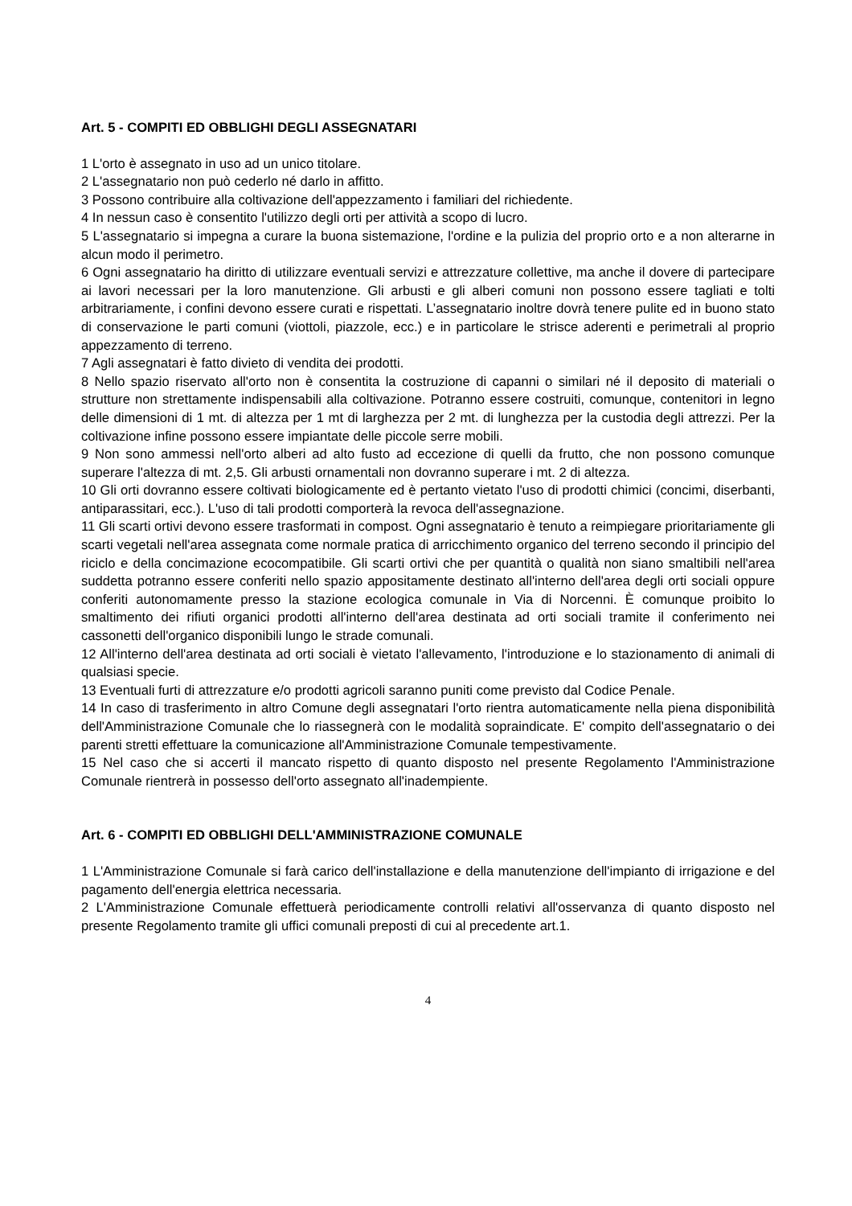Art. 5 - COMPITI ED OBBLIGHI DEGLI ASSEGNATARI
1 L'orto è assegnato in uso ad un unico titolare.
2 L'assegnatario non può cederlo né darlo in affitto.
3 Possono contribuire alla coltivazione dell'appezzamento i familiari del richiedente.
4 In nessun caso è consentito l'utilizzo degli orti per attività a scopo di lucro.
5 L'assegnatario si impegna a curare la buona sistemazione, l'ordine e la pulizia del proprio orto e a non alterarne in alcun modo il perimetro.
6 Ogni assegnatario ha diritto di utilizzare eventuali servizi e attrezzature collettive, ma anche il dovere di partecipare ai lavori necessari per la loro manutenzione. Gli arbusti e gli alberi comuni non possono essere tagliati e tolti arbitrariamente, i confini devono essere curati e rispettati. L’assegnatario inoltre dovrà tenere pulite ed in buono stato di conservazione le parti comuni (viottoli, piazzole, ecc.) e in particolare le strisce aderenti e perimetrali al proprio appezzamento di terreno.
7 Agli assegnatari è fatto divieto di vendita dei prodotti.
8 Nello spazio riservato all'orto non è consentita la costruzione di capanni o similari né il deposito di materiali o strutture non strettamente indispensabili alla coltivazione. Potranno essere costruiti, comunque, contenitori in legno delle dimensioni di 1 mt. di altezza per 1 mt di larghezza per 2 mt. di lunghezza per la custodia degli attrezzi. Per la coltivazione infine possono essere impiantate delle piccole serre mobili.
9 Non sono ammessi nell'orto alberi ad alto fusto ad eccezione di quelli da frutto, che non possono comunque superare l'altezza di mt. 2,5. Gli arbusti ornamentali non dovranno superare i mt. 2 di altezza.
10 Gli orti dovranno essere coltivati biologicamente ed è pertanto vietato l'uso di prodotti chimici (concimi, diserbanti, antiparassitari, ecc.). L'uso di tali prodotti comporterà la revoca dell'assegnazione.
11 Gli scarti ortivi devono essere trasformati in compost. Ogni assegnatario è tenuto a reimpiegare prioritariamente gli scarti vegetali nell'area assegnata come normale pratica di arricchimento organico del terreno secondo il principio del riciclo e della concimazione ecocompatibile. Gli scarti ortivi che per quantità o qualità non siano smaltibili nell'area suddetta potranno essere conferiti nello spazio appositamente destinato all'interno dell'area degli orti sociali oppure conferiti autonomamente presso la stazione ecologica comunale in Via di Norcenni. È comunque proibito lo smaltimento dei rifiuti organici prodotti all'interno dell'area destinata ad orti sociali tramite il conferimento nei cassonetti dell'organico disponibili lungo le strade comunali.
12 All'interno dell'area destinata ad orti sociali è vietato l'allevamento, l'introduzione e lo stazionamento di animali di qualsiasi specie.
13 Eventuali furti di attrezzature e/o prodotti agricoli saranno puniti come previsto dal Codice Penale.
14 In caso di trasferimento in altro Comune degli assegnatari l'orto rientra automaticamente nella piena disponibilità dell'Amministrazione Comunale che lo riassegnerà con le modalità sopraindicate. E' compito dell'assegnatario o dei parenti stretti effettuare la comunicazione all'Amministrazione Comunale tempestivamente.
15 Nel caso che si accerti il mancato rispetto di quanto disposto nel presente Regolamento l'Amministrazione Comunale rientrerà in possesso dell'orto assegnato all'inadempiente.
Art. 6 - COMPITI ED OBBLIGHI DELL'AMMINISTRAZIONE COMUNALE
1 L'Amministrazione Comunale si farà carico dell'installazione e della manutenzione dell'impianto di irrigazione e del pagamento dell'energia elettrica necessaria.
2 L'Amministrazione Comunale effettuerà periodicamente controlli relativi all'osservanza di quanto disposto nel presente Regolamento tramite gli uffici comunali preposti di cui al precedente art.1.
4